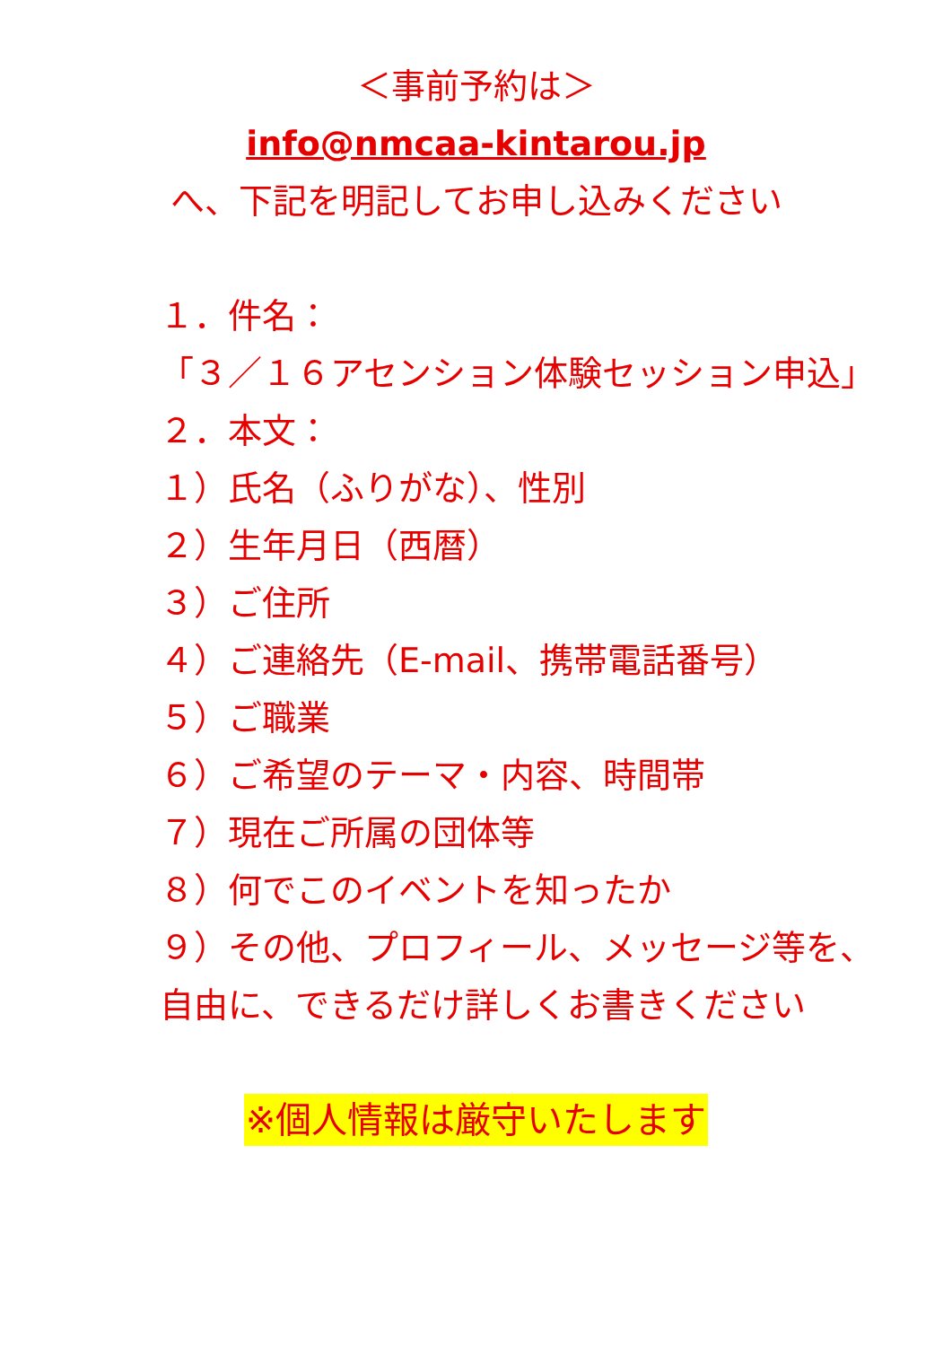＜事前予約は＞
info@nmcaa-kintarou.jp
へ、下記を明記してお申し込みください
１．件名：
「３／１６アセンション体験セッション申込」
２．本文：
１）氏名（ふりがな）、性別
２）生年月日（西暦）
３）ご住所
４）ご連絡先（E-mail、携帯電話番号）
５）ご職業
６）ご希望のテーマ・内容、時間帯
７）現在ご所属の団体等
８）何でこのイベントを知ったか
９）その他、プロフィール、メッセージ等を、自由に、できるだけ詳しくお書きください
※個人情報は厳守いたします